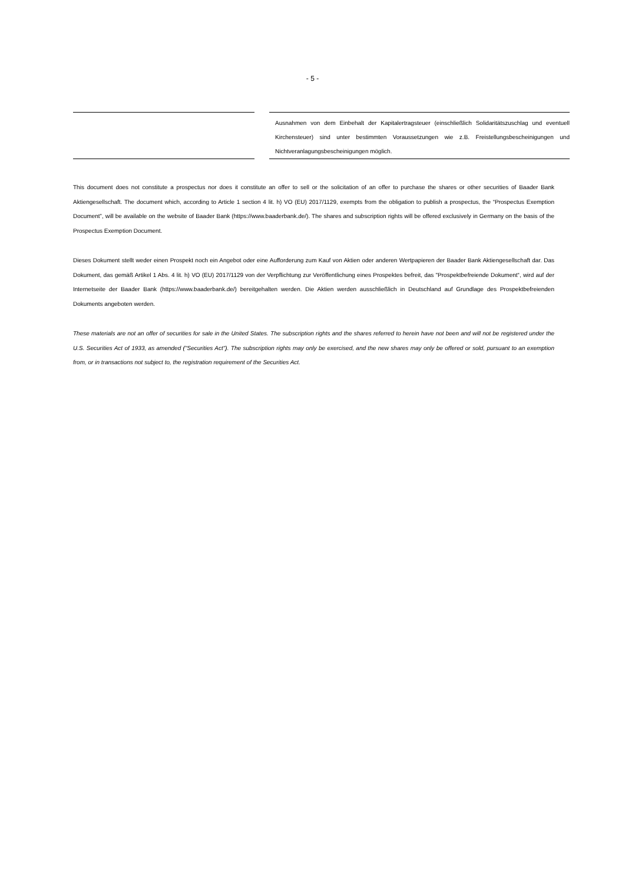- 5 -
| | | Ausnahmen von dem Einbehalt der Kapitalertragsteuer (einschließlich Solidaritätszuschlag und eventuell Kirchensteuer) sind unter bestimmten Voraussetzungen wie z.B. Freistellungsbescheinigungen und Nichtveranlagungsbescheinigungen möglich. |
This document does not constitute a prospectus nor does it constitute an offer to sell or the solicitation of an offer to purchase the shares or other securities of Baader Bank Aktiengesellschaft. The document which, according to Article 1 section 4 lit. h) VO (EU) 2017/1129, exempts from the obligation to publish a prospectus, the “Prospectus Exemption Document”, will be available on the website of Baader Bank (https://www.baaderbank.de/). The shares and subscription rights will be offered exclusively in Germany on the basis of the Prospectus Exemption Document.
Dieses Dokument stellt weder einen Prospekt noch ein Angebot oder eine Aufforderung zum Kauf von Aktien oder anderen Wertpapieren der Baader Bank Aktiengesellschaft dar. Das Dokument, das gemäß Artikel 1 Abs. 4 lit. h) VO (EU) 2017/1129 von der Verpflichtung zur Veröffentlichung eines Prospektes befreit, das "Prospektbefreiende Dokument“, wird auf der Internetseite der Baader Bank (https://www.baaderbank.de/) bereitgehalten werden. Die Aktien werden ausschließlich in Deutschland auf Grundlage des Prospektbefreienden Dokuments angeboten werden.
These materials are not an offer of securities for sale in the United States. The subscription rights and the shares referred to herein have not been and will not be registered under the U.S. Securities Act of 1933, as amended ("Securities Act"). The subscription rights may only be exercised, and the new shares may only be offered or sold, pursuant to an exemption from, or in transactions not subject to, the registration requirement of the Securities Act.